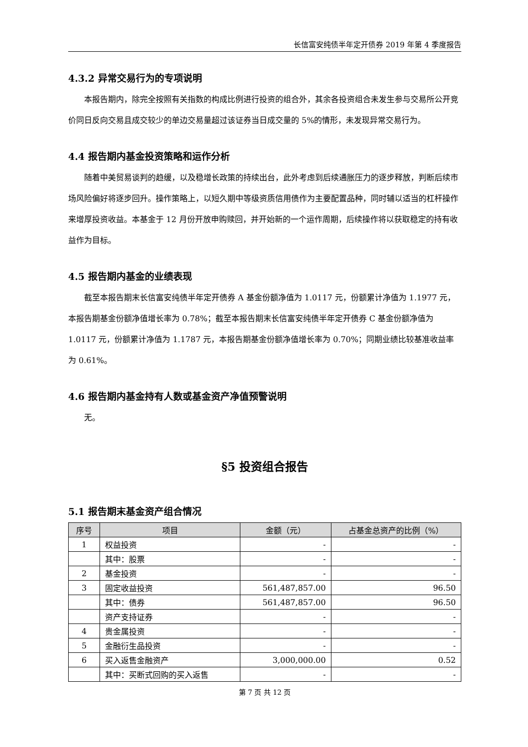长信富安纯债半年定开债券 2019 年第 4 季度报告
4.3.2 异常交易行为的专项说明
本报告期内，除完全按照有关指数的构成比例进行投资的组合外，其余各投资组合未发生参与交易所公开竞价同日反向交易且成交较少的单边交易量超过该证券当日成交量的 5%的情形，未发现异常交易行为。
4.4 报告期内基金投资策略和运作分析
随着中美贸易谈判的趋缓，以及稳增长政策的持续出台，此外考虑到后续通胀压力的逐步释放，判断后续市场风险偏好将逐步回升。操作策略上，以短久期中等级资质信用债作为主要配置品种，同时辅以适当的杠杆操作来增厚投资收益。本基金于 12 月份开放申购赎回，并开始新的一个运作周期，后续操作将以获取稳定的持有收益作为目标。
4.5 报告期内基金的业绩表现
截至本报告期末长信富安纯债半年定开债券 A 基金份额净值为 1.0117 元，份额累计净值为 1.1977 元，本报告期基金份额净值增长率为 0.78%；截至本报告期末长信富安纯债半年定开债券 C 基金份额净值为 1.0117 元，份额累计净值为 1.1787 元，本报告期基金份额净值增长率为 0.70%；同期业绩比较基准收益率为 0.61%。
4.6 报告期内基金持有人数或基金资产净值预警说明
无。
§5 投资组合报告
5.1 报告期末基金资产组合情况
| 序号 | 项目 | 金额（元） | 占基金总资产的比例（%） |
| --- | --- | --- | --- |
| 1 | 权益投资 | - | - |
| | 其中：股票 | - | - |
| 2 | 基金投资 | - | - |
| 3 | 固定收益投资 | 561,487,857.00 | 96.50 |
| | 其中：债券 | 561,487,857.00 | 96.50 |
| | 资产支持证券 | - | - |
| 4 | 贵金属投资 | - | - |
| 5 | 金融衍生品投资 | - | - |
| 6 | 买入返售金融资产 | 3,000,000.00 | 0.52 |
| | 其中：买断式回购的买入返售 | - | - |
第 7 页 共 12 页